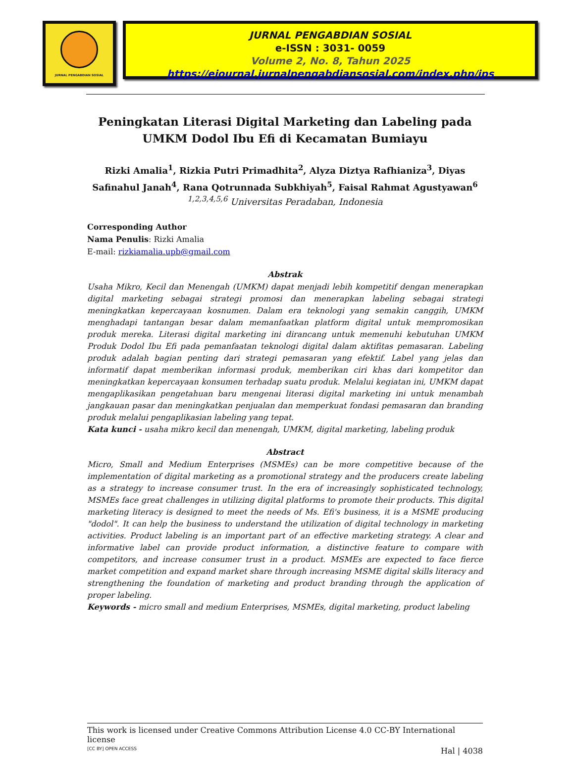JURNAL PENGABDIAN SOSIAL
JURNAL PENGABDIAN SOSIAL
e-ISSN : 3031- 0059
Volume 2, No. 8, Tahun 2025
https://ejournal.jurnalpengabdiansosial.com/index.php/jps
Peningkatan Literasi Digital Marketing dan Labeling pada UMKM Dodol Ibu Efi di Kecamatan Bumiayu
Rizki Amalia<sup>1</sup>, Rizkia Putri Primadhita<sup>2</sup>, Alyza Diztya Rafhianiza<sup>3</sup>, Diyas Safinahul Janah<sup>4</sup>, Rana Qotrunnada Subkhiyah<sup>5</sup>, Faisal Rahmat Agustyawan<sup>6</sup>
<sup>1,2,3,4,5,6</sup> Universitas Peradaban, Indonesia
Corresponding Author
Nama Penulis: Rizki Amalia
E-mail: rizkiamalia.upb@gmail.com
Abstrak
Usaha Mikro, Kecil dan Menengah (UMKM) dapat menjadi lebih kompetitif dengan menerapkan digital marketing sebagai strategi promosi dan menerapkan labeling sebagai strategi meningkatkan kepercayaan kosnumen. Dalam era teknologi yang semakin canggih, UMKM menghadapi tantangan besar dalam memanfaatkan platform digital untuk mempromosikan produk mereka. Literasi digital marketing ini dirancang untuk memenuhi kebutuhan UMKM Produk Dodol Ibu Efi pada pemanfaatan teknologi digital dalam aktifitas pemasaran. Labeling produk adalah bagian penting dari strategi pemasaran yang efektif. Label yang jelas dan informatif dapat memberikan informasi produk, memberikan ciri khas dari kompetitor dan meningkatkan kepercayaan konsumen terhadap suatu produk. Melalui kegiatan ini, UMKM dapat mengaplikasikan pengetahuan baru mengenai literasi digital marketing ini untuk menambah jangkauan pasar dan meningkatkan penjualan dan memperkuat fondasi pemasaran dan branding produk melalui pengaplikasian labeling yang tepat.
Kata kunci - usaha mikro kecil dan menengah, UMKM, digital marketing, labeling produk
Abstract
Micro, Small and Medium Enterprises (MSMEs) can be more competitive because of the implementation of digital marketing as a promotional strategy and the producers create labeling as a strategy to increase consumer trust. In the era of increasingly sophisticated technology, MSMEs face great challenges in utilizing digital platforms to promote their products. This digital marketing literacy is designed to meet the needs of Ms. Efi's business, it is a MSME producing "dodol". It can help the business to understand the utilization of digital technology in marketing activities. Product labeling is an important part of an effective marketing strategy. A clear and informative label can provide product information, a distinctive feature to compare with competitors, and increase consumer trust in a product. MSMEs are expected to face fierce market competition and expand market share through increasing MSME digital skills literacy and strengthening the foundation of marketing and product branding through the application of proper labeling.
Keywords - micro small and medium Enterprises, MSMEs, digital marketing, product labeling
This work is licensed under Creative Commons Attribution License 4.0 CC-BY International license
[CC BY] OPEN ACCESS Hal | 4038